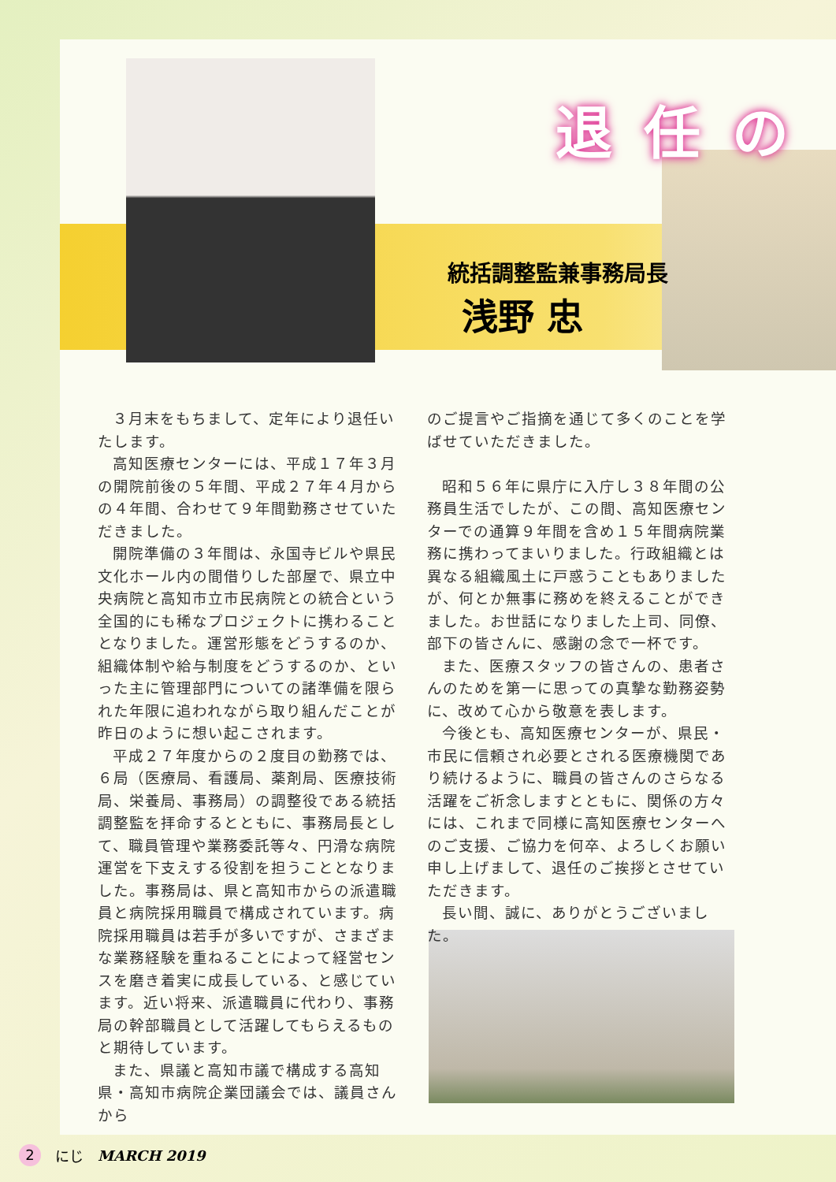退任の
統括調整監兼事務局長
浅野 忠
３月末をもちまして、定年により退任いたします。
高知医療センターには、平成１７年３月の開院前後の５年間、平成２７年４月からの４年間、合わせて９年間勤務させていただきました。
開院準備の３年間は、永国寺ビルや県民文化ホール内の間借りした部屋で、県立中央病院と高知市立市民病院との統合という全国的にも稀なプロジェクトに携わることとなりました。運営形態をどうするのか、組織体制や給与制度をどうするのか、といった主に管理部門についての諸準備を限られた年限に追われながら取り組んだことが昨日のように想い起こされます。
平成２７年度からの２度目の勤務では、６局（医療局、看護局、薬剤局、医療技術局、栄養局、事務局）の調整役である統括調整監を拝命するとともに、事務局長として、職員管理や業務委託等々、円滑な病院運営を下支えする役割を担うこととなりました。事務局は、県と高知市からの派遣職員と病院採用職員で構成されています。病院採用職員は若手が多いですが、さまざまな業務経験を重ねることによって経営センスを磨き着実に成長している、と感じています。近い将来、派遣職員に代わり、事務局の幹部職員として活躍してもらえるものと期待しています。
また、県議と高知市議で構成する高知県・高知市病院企業団議会では、議員さんから
のご提言やご指摘を通じて多くのことを学ばせていただきました。
昭和５６年に県庁に入庁し３８年間の公務員生活でしたが、この間、高知医療センターでの通算９年間を含め１５年間病院業務に携わってまいりました。行政組織とは異なる組織風土に戸惑うこともありましたが、何とか無事に務めを終えることができました。お世話になりました上司、同僚、部下の皆さんに、感謝の念で一杯です。
また、医療スタッフの皆さんの、患者さんのためを第一に思っての真摯な勤務姿勢に、改めて心から敬意を表します。
今後とも、高知医療センターが、県民・市民に信頼され必要とされる医療機関であり続けるように、職員の皆さんのさらなる活躍をご祈念しますとともに、関係の方々には、これまで同様に高知医療センターへのご支援、ご協力を何卒、よろしくお願い申し上げまして、退任のご挨拶とさせていただきます。
長い間、誠に、ありがとうございました。
2 にじ MARCH 2019